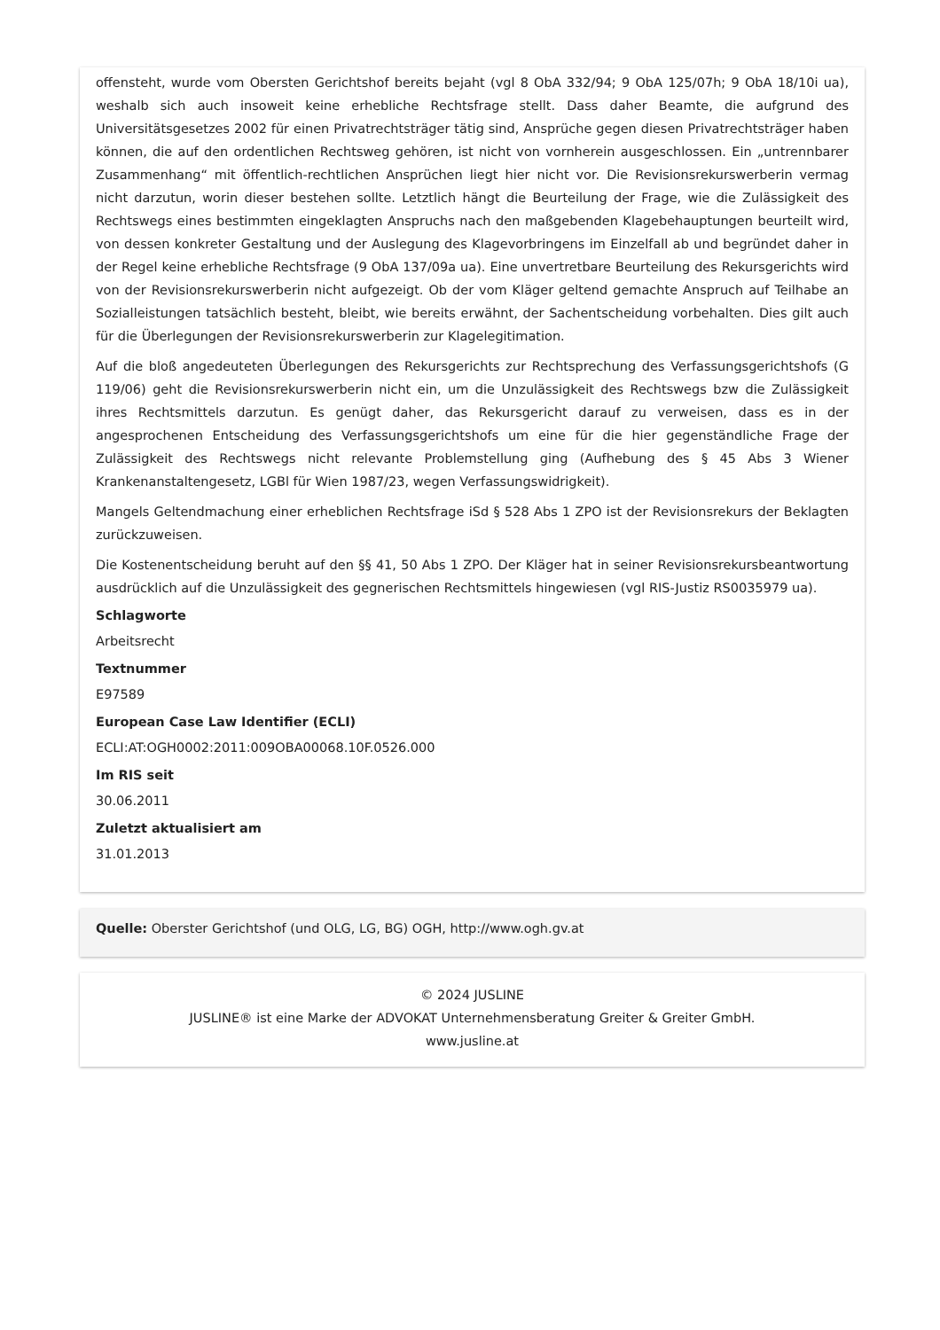offensteht, wurde vom Obersten Gerichtshof bereits bejaht (vgl 8 ObA 332/94; 9 ObA 125/07h; 9 ObA 18/10i ua), weshalb sich auch insoweit keine erhebliche Rechtsfrage stellt. Dass daher Beamte, die aufgrund des Universitätsgesetzes 2002 für einen Privatrechtsträger tätig sind, Ansprüche gegen diesen Privatrechtsträger haben können, die auf den ordentlichen Rechtsweg gehören, ist nicht von vornherein ausgeschlossen. Ein „untrennbarer Zusammenhang“ mit öffentlich-rechtlichen Ansprüchen liegt hier nicht vor. Die Revisionsrekurswerberin vermag nicht darzutun, worin dieser bestehen sollte. Letztlich hängt die Beurteilung der Frage, wie die Zulässigkeit des Rechtswegs eines bestimmten eingeklagten Anspruchs nach den maßgebenden Klagebehauptungen beurteilt wird, von dessen konkreter Gestaltung und der Auslegung des Klagevorbringens im Einzelfall ab und begründet daher in der Regel keine erhebliche Rechtsfrage (9 ObA 137/09a ua). Eine unvertretbare Beurteilung des Rekursgerichts wird von der Revisionsrekurswerberin nicht aufgezeigt. Ob der vom Kläger geltend gemachte Anspruch auf Teilhabe an Sozialleistungen tatsächlich besteht, bleibt, wie bereits erwähnt, der Sachentscheidung vorbehalten. Dies gilt auch für die Überlegungen der Revisionsrekurswerberin zur Klagelegitimation.
Auf die bloß angedeuteten Überlegungen des Rekursgerichts zur Rechtsprechung des Verfassungsgerichtshofs (G 119/06) geht die Revisionsrekurswerberin nicht ein, um die Unzulässigkeit des Rechtswegs bzw die Zulässigkeit ihres Rechtsmittels darzutun. Es genügt daher, das Rekursgericht darauf zu verweisen, dass es in der angesprochenen Entscheidung des Verfassungsgerichtshofs um eine für die hier gegenständliche Frage der Zulässigkeit des Rechtswegs nicht relevante Problemstellung ging (Aufhebung des § 45 Abs 3 Wiener Krankenanstaltengesetz, LGBl für Wien 1987/23, wegen Verfassungswidrigkeit).
Mangels Geltendmachung einer erheblichen Rechtsfrage iSd § 528 Abs 1 ZPO ist der Revisionsrekurs der Beklagten zurückzuweisen.
Die Kostenentscheidung beruht auf den §§ 41, 50 Abs 1 ZPO. Der Kläger hat in seiner Revisionsrekursbeantwortung ausdrücklich auf die Unzulässigkeit des gegnerischen Rechtsmittels hingewiesen (vgl RIS-Justiz RS0035979 ua).
Schlagworte
Arbeitsrecht
Textnummer
E97589
European Case Law Identifier (ECLI)
ECLI:AT:OGH0002:2011:009OBA00068.10F.0526.000
Im RIS seit
30.06.2011
Zuletzt aktualisiert am
31.01.2013
Quelle: Oberster Gerichtshof (und OLG, LG, BG) OGH, http://www.ogh.gv.at
© 2024 JUSLINE
JUSLINE® ist eine Marke der ADVOKAT Unternehmensberatung Greiter & Greiter GmbH.
www.jusline.at